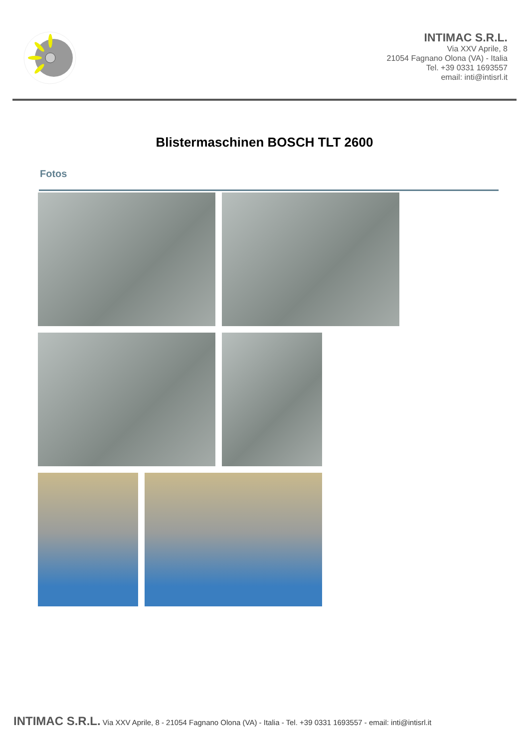INTIMAC S.R.L.
Via XXV Aprile, 8
21054 Fagnano Olona (VA) - Italia
Tel. +39 0331 1693557
email: inti@intisrl.it
Blistermaschinen BOSCH TLT 2600
Fotos
INTIMAC S.R.L. Via XXV Aprile, 8 - 21054 Fagnano Olona (VA) - Italia - Tel. +39 0331 1693557 - email: inti@intisrl.it